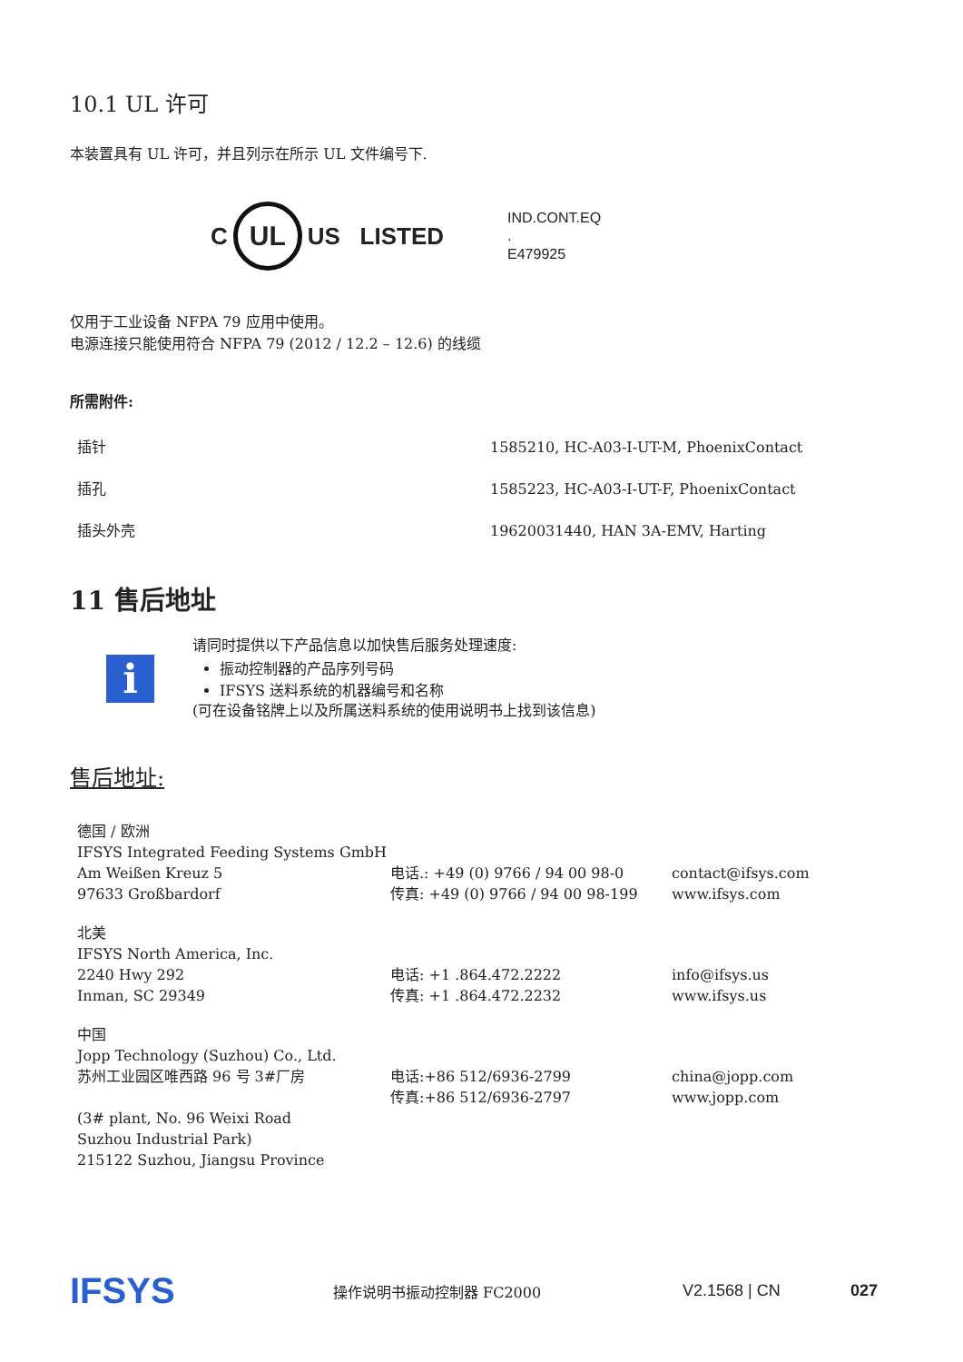10.1 UL 许可
本装置具有 UL 许可，并且列示在所示 UL 文件编号下.
C
UL
US LISTED
IND.CONT.EQ
.
E479925
仅用于工业设备 NFPA 79 应用中使用。
电源连接只能使用符合 NFPA 79 (2012 / 12.2 – 12.6) 的线缆
所需附件:
| 插针 | 1585210, HC-A03-I-UT-M, PhoenixContact |
| 插孔 | 1585223, HC-A03-I-UT-F, PhoenixContact |
| 插头外壳 | 19620031440, HAN 3A-EMV, Harting |
11 售后地址
i
请同时提供以下产品信息以加快售后服务处理速度:
振动控制器的产品序列号码
IFSYS 送料系统的机器编号和名称
(可在设备铭牌上以及所属送料系统的使用说明书上找到该信息)
售后地址:
| 德国 / 欧洲 IFSYS Integrated Feeding Systems GmbH Am Weißen Kreuz 5 97633 Großbardorf | 电话.: +49 (0) 9766 / 94 00 98-0 传真: +49 (0) 9766 / 94 00 98-199 | contact@ifsys.com www.ifsys.com |
| 北美 IFSYS North America, Inc. 2240 Hwy 292 Inman, SC 29349 | 电话: +1 .864.472.2222 传真: +1 .864.472.2232 | info@ifsys.us www.ifsys.us |
| 中国 Jopp Technology (Suzhou) Co., Ltd. 苏州工业园区唯西路 96 号 3#厂房 (3# plant, No. 96 Weixi Road Suzhou Industrial Park) 215122 Suzhou, Jiangsu Province | 电话:+86 512/6936-2799 传真:+86 512/6936-2797 | china@jopp.com www.jopp.com |
IFSYS 操作说明书振动控制器 FC2000 V2.1568 | CN 027